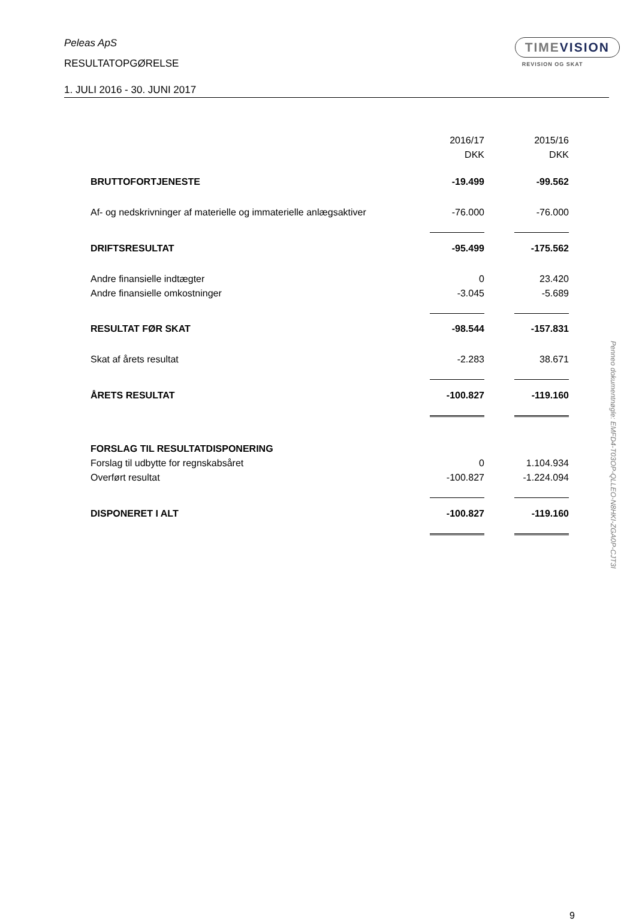Peleas ApS
RESULTATOPGØRELSE
1. JULI 2016 - 30. JUNI 2017
TIMEVISION
REVISION OG SKAT
| | 2016/17 | | 2015/16 |
| | DKK | | DKK |
| BRUTTOFORTJENESTE | -19.499 | | -99.562 |
| Af- og nedskrivninger af materielle og immaterielle anlægsaktiver | -76.000 | | -76.000 |
| DRIFTSRESULTAT | -95.499 | | -175.562 |
| Andre finansielle indtægter | 0 | | 23.420 |
| Andre finansielle omkostninger | -3.045 | | -5.689 |
| RESULTAT FØR SKAT | -98.544 | | -157.831 |
| Skat af årets resultat | -2.283 | | 38.671 |
| ÅRETS RESULTAT | -100.827 | | -119.160 |
| FORSLAG TIL RESULTATDISPONERING | | | |
| Forslag til udbytte for regnskabsåret | 0 | | 1.104.934 |
| Overført resultat | -100.827 | | -1.224.094 |
| DISPONERET I ALT | -100.827 | | -119.160 |
9
Penneo dokumentnøgle: EMFD4-T03OP-QLLEO-N8HKI-ZGA0P-CJT3I